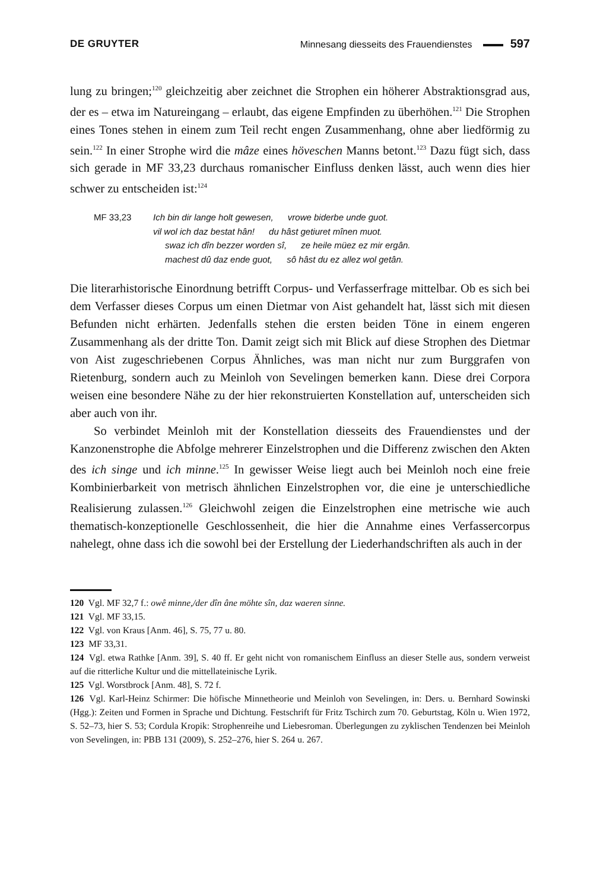DE GRUYTER Minnesang diesseits des Frauendienstes 597
lung zu bringen;<sup>120</sup> gleichzeitig aber zeichnet die Strophen ein höherer Abstraktionsgrad aus, der es – etwa im Natureingang – erlaubt, das eigene Empfinden zu überhöhen.<sup>121</sup> Die Strophen eines Tones stehen in einem zum Teil recht engen Zusammenhang, ohne aber liedförmig zu sein.<sup>122</sup> In einer Strophe wird die mâze eines höveschen Manns betont.<sup>123</sup> Dazu fügt sich, dass sich gerade in MF 33,23 durchaus romanischer Einfluss denken lässt, auch wenn dies hier schwer zu entscheiden ist:<sup>124</sup>
MF 33,23 Ich bin dir lange holt gewesen, vrowe biderbe unde guot.
vil wol ich daz bestat hân! du hâst getiuret mînen muot.
swaz ich dîn bezzer worden sî, ze heile müez ez mir ergân.
machest dû daz ende guot, sô hâst du ez allez wol getân.
Die literarhistorische Einordnung betrifft Corpus- und Verfasserfrage mittelbar. Ob es sich bei dem Verfasser dieses Corpus um einen Dietmar von Aist gehandelt hat, lässt sich mit diesen Befunden nicht erhärten. Jedenfalls stehen die ersten beiden Töne in einem engeren Zusammenhang als der dritte Ton. Damit zeigt sich mit Blick auf diese Strophen des Dietmar von Aist zugeschriebenen Corpus Ähnliches, was man nicht nur zum Burggrafen von Rietenburg, sondern auch zu Meinloh von Sevelingen bemerken kann. Diese drei Corpora weisen eine besondere Nähe zu der hier rekonstruierten Konstellation auf, unterscheiden sich aber auch von ihr.
So verbindet Meinloh mit der Konstellation diesseits des Frauendienstes und der Kanzonenstrophe die Abfolge mehrerer Einzelstrophen und die Differenz zwischen den Akten des ich singe und ich minne.<sup>125</sup> In gewisser Weise liegt auch bei Meinloh noch eine freie Kombinierbarkeit von metrisch ähnlichen Einzelstrophen vor, die eine je unterschiedliche Realisierung zulassen.<sup>126</sup> Gleichwohl zeigen die Einzelstrophen eine metrische wie auch thematisch-konzeptionelle Geschlossenheit, die hier die Annahme eines Verfassercorpus nahelegt, ohne dass ich die sowohl bei der Erstellung der Liederhandschriften als auch in der
120 Vgl. MF 32,7 f.: owê minne,/der dîn âne möhte sîn, daz waeren sinne.
121 Vgl. MF 33,15.
122 Vgl. von Kraus [Anm. 46], S. 75, 77 u. 80.
123 MF 33,31.
124 Vgl. etwa Rathke [Anm. 39], S. 40 ff. Er geht nicht von romanischem Einfluss an dieser Stelle aus, sondern verweist auf die ritterliche Kultur und die mittellateinische Lyrik.
125 Vgl. Worstbrock [Anm. 48], S. 72 f.
126 Vgl. Karl-Heinz Schirmer: Die höfische Minnetheorie und Meinloh von Sevelingen, in: Ders. u. Bernhard Sowinski (Hgg.): Zeiten und Formen in Sprache und Dichtung. Festschrift für Fritz Tschirch zum 70. Geburtstag, Köln u. Wien 1972, S. 52–73, hier S. 53; Cordula Kropik: Strophenreihe und Liebesroman. Überlegungen zu zyklischen Tendenzen bei Meinloh von Sevelingen, in: PBB 131 (2009), S. 252–276, hier S. 264 u. 267.